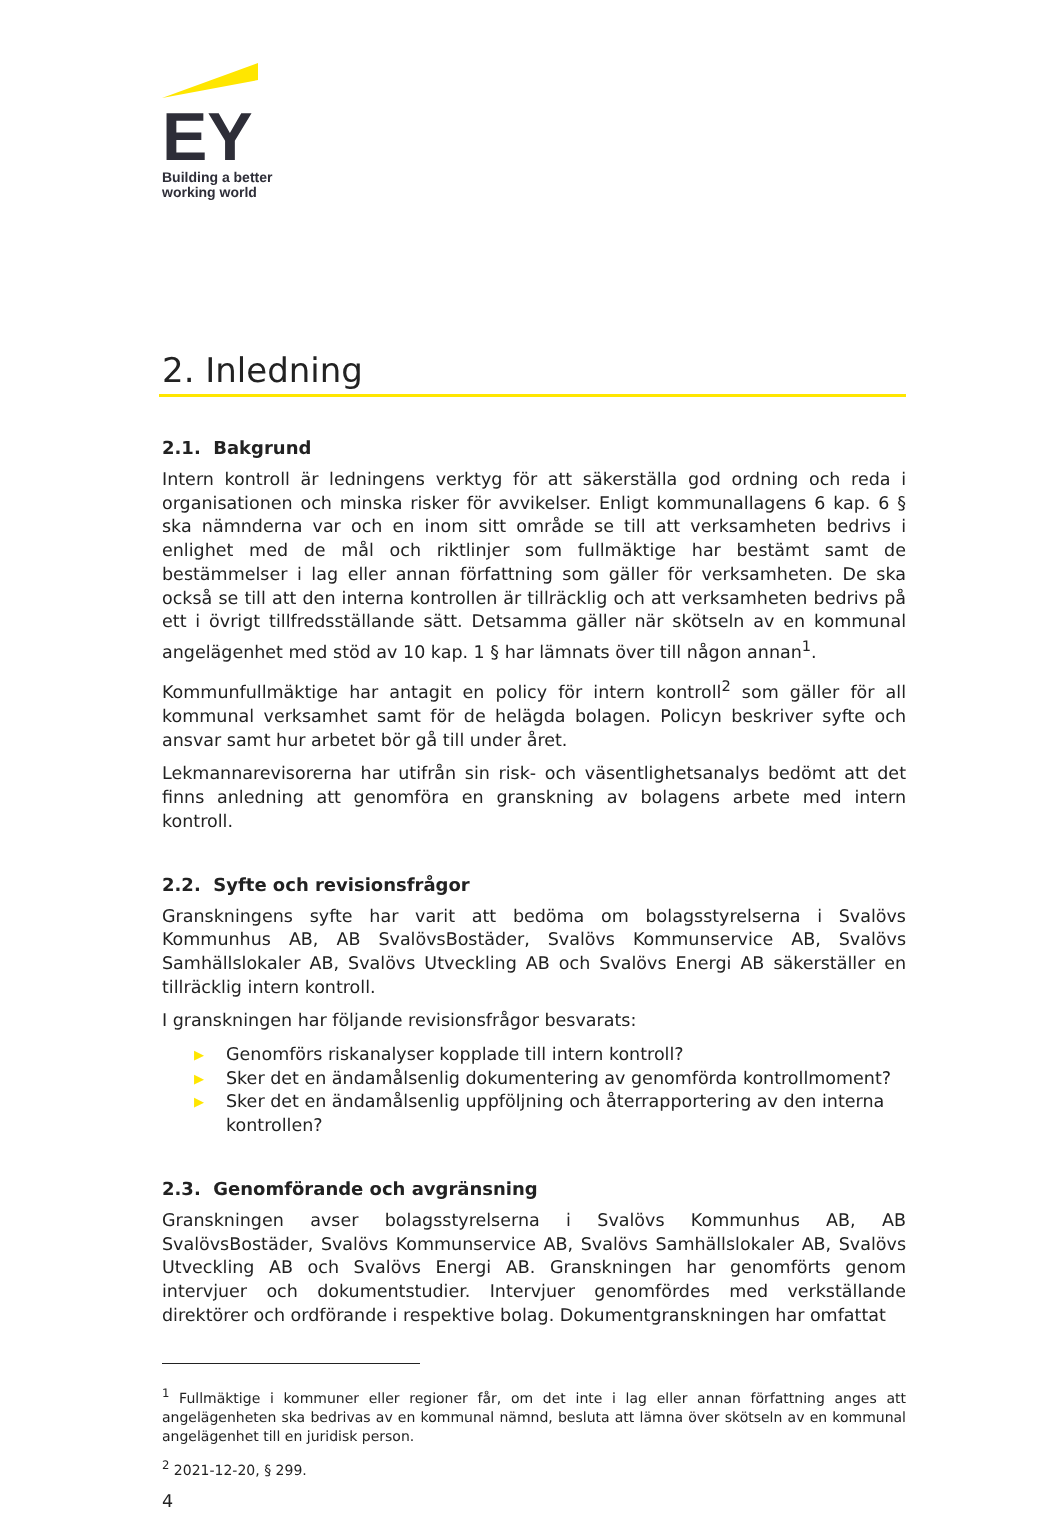EY
Building a better
working world
2. Inledning
2.1. Bakgrund
Intern kontroll är ledningens verktyg för att säkerställa god ordning och reda i organisationen och minska risker för avvikelser. Enligt kommunallagens 6 kap. 6 § ska nämnderna var och en inom sitt område se till att verksamheten bedrivs i enlighet med de mål och riktlinjer som fullmäktige har bestämt samt de bestämmelser i lag eller annan författning som gäller för verksamheten. De ska också se till att den interna kontrollen är tillräcklig och att verksamheten bedrivs på ett i övrigt tillfredsställande sätt. Detsamma gäller när skötseln av en kommunal angelägenhet med stöd av 10 kap. 1 § har lämnats över till någon annan<sup>1</sup>.
Kommunfullmäktige har antagit en policy för intern kontroll<sup>2</sup> som gäller för all kommunal verksamhet samt för de helägda bolagen. Policyn beskriver syfte och ansvar samt hur arbetet bör gå till under året.
Lekmannarevisorerna har utifrån sin risk- och väsentlighetsanalys bedömt att det finns anledning att genomföra en granskning av bolagens arbete med intern kontroll.
2.2. Syfte och revisionsfrågor
Granskningens syfte har varit att bedöma om bolagsstyrelserna i Svalövs Kommunhus AB, AB SvalövsBostäder, Svalövs Kommunservice AB, Svalövs Samhällslokaler AB, Svalövs Utveckling AB och Svalövs Energi AB säkerställer en tillräcklig intern kontroll.
I granskningen har följande revisionsfrågor besvarats:
▶ Genomförs riskanalyser kopplade till intern kontroll?
▶ Sker det en ändamålsenlig dokumentering av genomförda kontrollmoment?
▶ Sker det en ändamålsenlig uppföljning och återrapportering av den interna kontrollen?
2.3. Genomförande och avgränsning
Granskningen avser bolagsstyrelserna i Svalövs Kommunhus AB, AB SvalövsBostäder, Svalövs Kommunservice AB, Svalövs Samhällslokaler AB, Svalövs Utveckling AB och Svalövs Energi AB. Granskningen har genomförts genom intervjuer och dokumentstudier. Intervjuer genomfördes med verkställande direktörer och ordförande i respektive bolag. Dokumentgranskningen har omfattat
<sup>1</sup> Fullmäktige i kommuner eller regioner får, om det inte i lag eller annan författning anges att angelägenheten ska bedrivas av en kommunal nämnd, besluta att lämna över skötseln av en kommunal angelägenhet till en juridisk person.
<sup>2</sup> 2021-12-20, § 299.
4